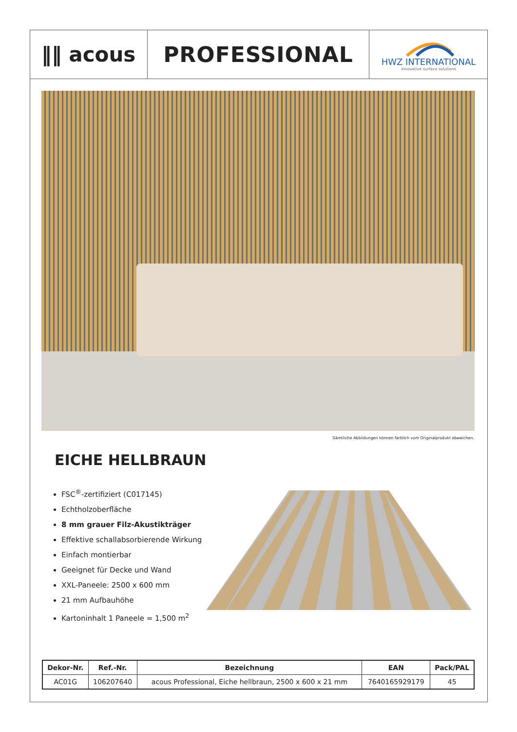‖‖ acous PROFESSIONAL
HWZ INTERNATIONAL
innovative surface solutions
Sämtliche Abbildungen können farblich vom Originalprodukt abweichen.
EICHE HELLBRAUN
FSC<sup>®</sup>-zertifiziert (C017145)
Echtholzoberfläche
8 mm grauer Filz-Akustikträger
Effektive schallabsorbierende Wirkung
Einfach montierbar
Geeignet für Decke und Wand
XXL-Paneele: 2500 x 600 mm
21 mm Aufbauhöhe
Kartoninhalt 1 Paneele = 1,500 m<sup>2</sup>
| Dekor-Nr. | Ref.-Nr. | Bezeichnung | EAN | Pack/PAL |
| --- | --- | --- | --- | --- |
| AC01G | 106207640 | acous Professional, Eiche hellbraun, 2500 x 600 x 21 mm | 7640165929179 | 45 |